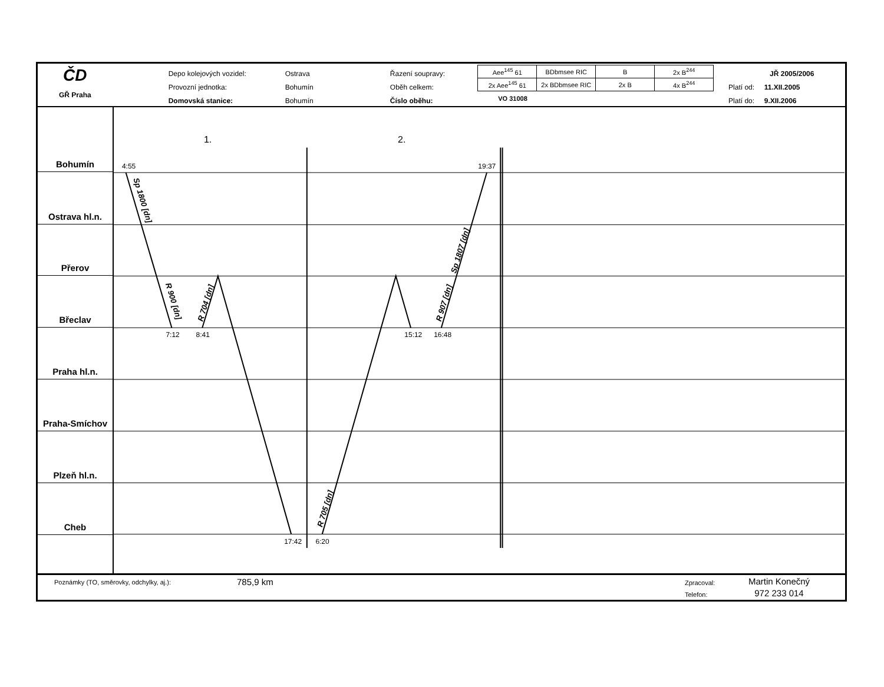ČD
GŘ Praha
Depo kolejových vozidel:
Provozní jednotka:
Domovská stanice:
Ostrava
Bohumín
Bohumín
Řazení soupravy:
Oběh celkem:
Číslo oběhu:
| Aee<sup>145</sup> 61 | BDbmsee RIC | B | 2x B<sup>244</sup> |
| 2x Aee<sup>145</sup> 61 | 2x BDbmsee RIC | 2x B | 4x B<sup>244</sup> |
VO 31008
JŘ 2005/2006
Platí od: 11.XII.2005
Platí do: 9.XII.2006
Bohumín
Ostrava hl.n.
Přerov
Břeclav
Praha hl.n.
Praha-Smíchov
Plzeň hl.n.
Cheb
1.
2.
4:55
19:37
7:12
8:41
15:12
16:48
17:42
6:20
Sp 1800 [dn]
R 900 [dn]
R 704 [dn]
Sp 1807 [dn]
R 907 [dn]
R 705 [dn]
Poznámky (TO, směrovky, odchylky, aj.):
785,9 km
Zpracoval:
Telefon:
Martin Konečný
972 233 014